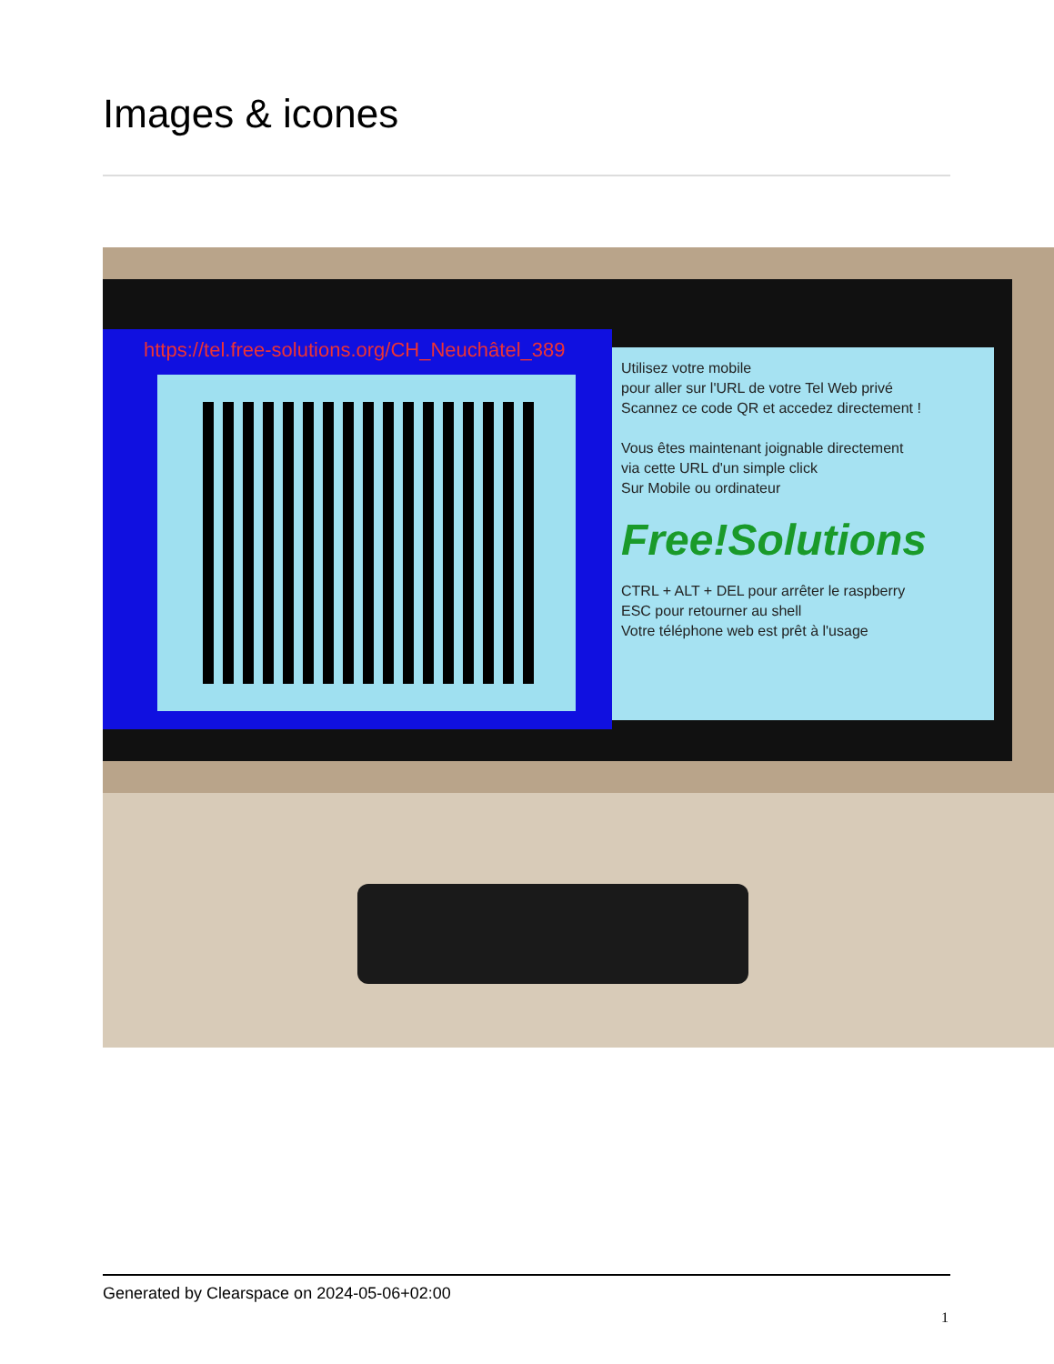Images & icones
https://tel.free-solutions.org/CH_Neuchâtel_389
Utilisez votre mobile
pour aller sur l'URL de votre Tel Web privé
Scannez ce code QR et accedez directement !
Vous êtes maintenant joignable directement
via cette URL d'un simple click
Sur Mobile ou ordinateur
Free!Solutions
CTRL + ALT + DEL pour arrêter le raspberry
ESC pour retourner au shell
Votre téléphone web est prêt à l'usage
Generated by Clearspace on 2024-05-06+02:00
1